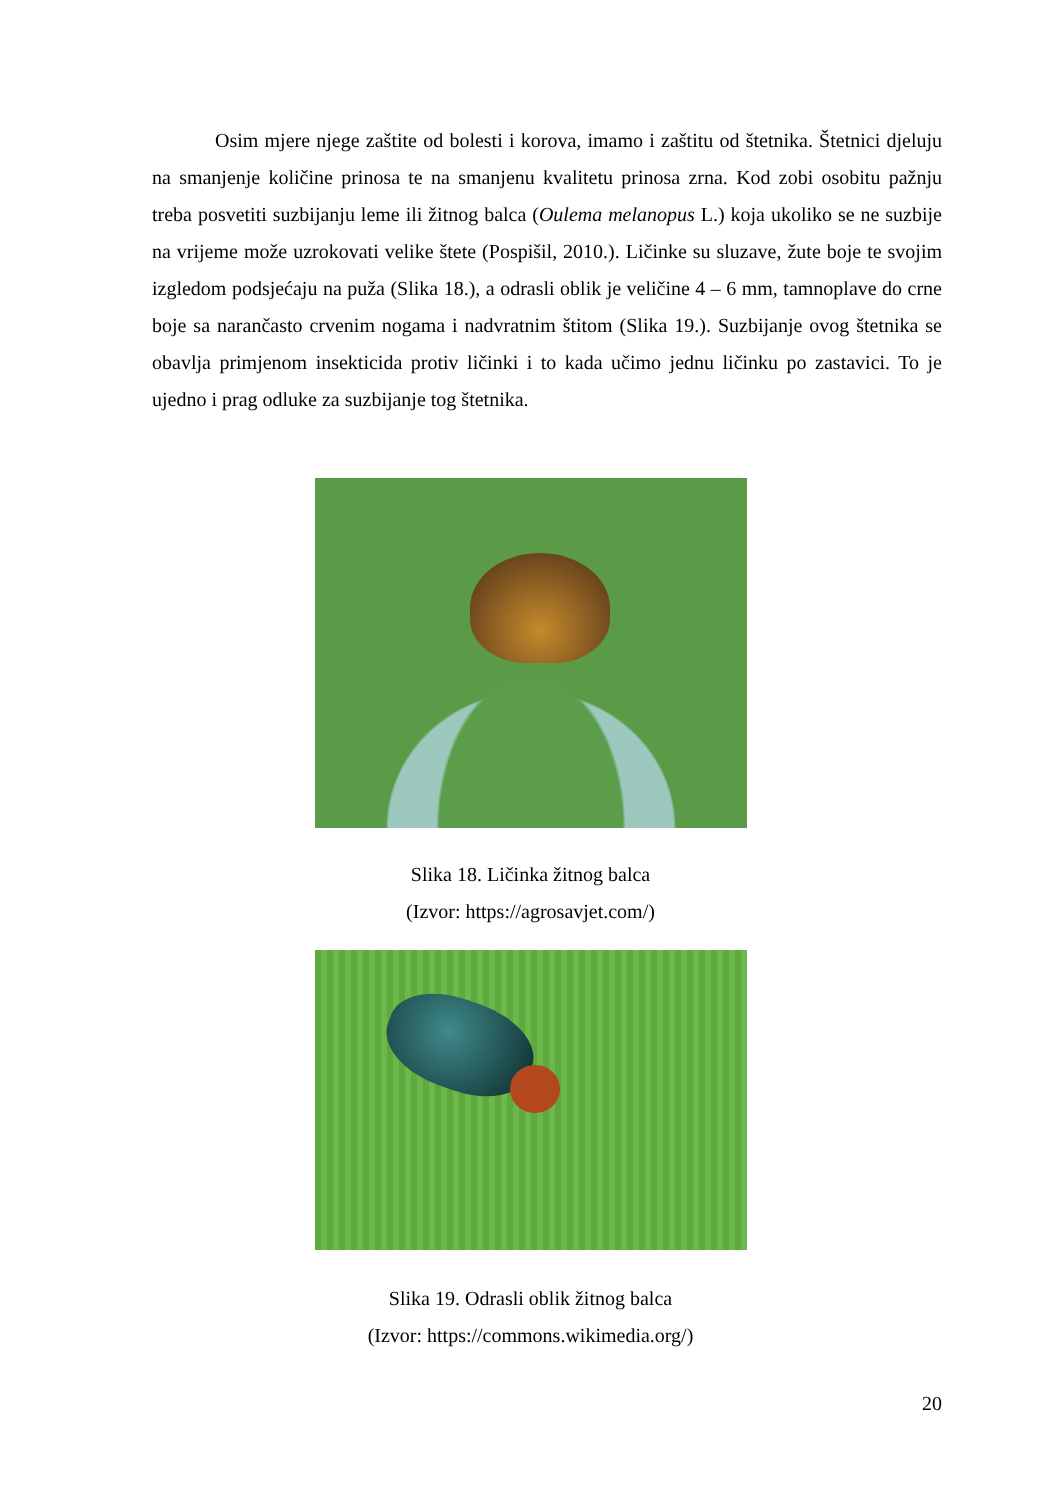Osim mjere njege zaštite od bolesti i korova, imamo i zaštitu od štetnika. Štetnici djeluju na smanjenje količine prinosa te na smanjenu kvalitetu prinosa zrna. Kod zobi osobitu pažnju treba posvetiti suzbijanju leme ili žitnog balca (Oulema melanopus L.) koja ukoliko se ne suzbije na vrijeme može uzrokovati velike štete (Pospišil, 2010.). Ličinke su sluzave, žute boje te svojim izgledom podsjećaju na puža (Slika 18.), a odrasli oblik je veličine 4 – 6 mm, tamnoplave do crne boje sa narančasto crvenim nogama i nadvratnim štitom (Slika 19.). Suzbijanje ovog štetnika se obavlja primjenom insekticida protiv ličinki i to kada učimo jednu ličinku po zastavici. To je ujedno i prag odluke za suzbijanje tog štetnika.
Slika 18. Ličinka žitnog balca
(Izvor: https://agrosavjet.com/)
Slika 19. Odrasli oblik žitnog balca
(Izvor: https://commons.wikimedia.org/)
20